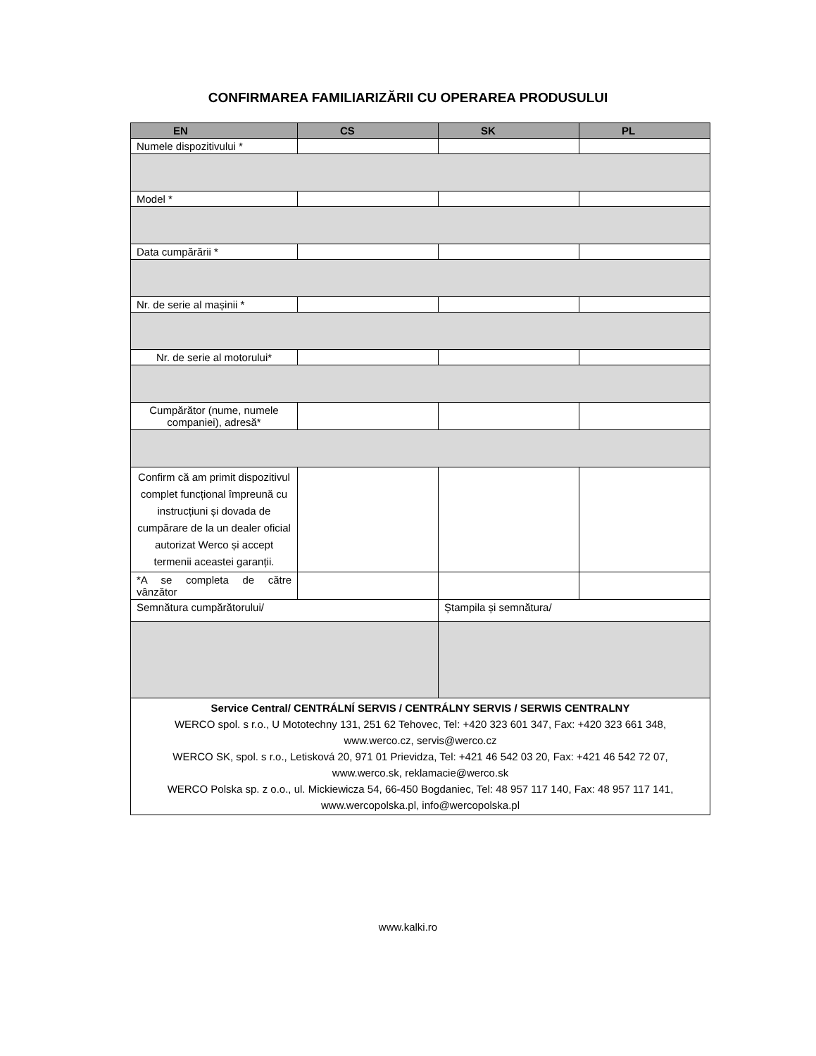CONFIRMAREA FAMILIARIZĂRII CU OPERAREA PRODUSULUI
| EN | CS | SK | PL |
| --- | --- | --- | --- |
| Numele dispozitivului * | | | |
| Model * | | | |
| Data cumpărării * | | | |
| Nr. de serie al mașinii * | | | |
| Nr. de serie al motorului* | | | |
| Cumpărător (nume, numele companiei), adresă* | | | |
| Confirm că am primit dispozitivul complet funcțional împreună cu instrucțiuni și dovada de cumpărare de la un dealer oficial autorizat Werco și accept termenii aceastei garanții. | | | |
| *A se completa de către vânzător | | | |
| Semnătura cumpărătorului/ | | Ștampila și semnătura/ | |
| Service Central/ CENTRÁLNÍ SERVIS / CENTRÁLNY SERVIS / SERWIS CENTRALNY WERCO spol. s r.o., U Mototechny 131, 251 62 Tehovec, Tel: +420 323 601 347, Fax: +420 323 661 348, www.werco.cz, servis@werco.cz WERCO SK, spol. s r.o., Letisková 20, 971 01 Prievidza, Tel: +421 46 542 03 20, Fax: +421 46 542 72 07, www.werco.sk, reklamacie@werco.sk WERCO Polska sp. z o.o., ul. Mickiewicza 54, 66-450 Bogdaniec, Tel: 48 957 117 140, Fax: 48 957 117 141, www.wercopolska.pl, info@wercopolska.pl | | | |
www.kalki.ro